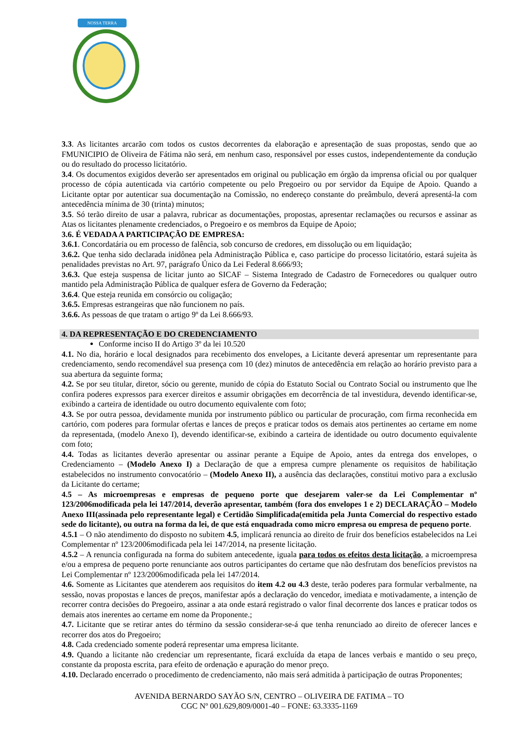NOSSA TERRA
3.3. As licitantes arcarão com todos os custos decorrentes da elaboração e apresentação de suas propostas, sendo que ao FMUNICIPIO de Oliveira de Fátima não será, em nenhum caso, responsável por esses custos, independentemente da condução ou do resultado do processo licitatório.
3.4. Os documentos exigidos deverão ser apresentados em original ou publicação em órgão da imprensa oficial ou por qualquer processo de cópia autenticada via cartório competente ou pelo Pregoeiro ou por servidor da Equipe de Apoio. Quando a Licitante optar por autenticar sua documentação na Comissão, no endereço constante do preâmbulo, deverá apresentá-la com antecedência mínima de 30 (trinta) minutos;
3.5. Só terão direito de usar a palavra, rubricar as documentações, propostas, apresentar reclamações ou recursos e assinar as Atas os licitantes plenamente credenciados, o Pregoeiro e os membros da Equipe de Apoio;
3.6. É VEDADA A PARTICIPAÇÃO DE EMPRESA:
3.6.1. Concordatária ou em processo de falência, sob concurso de credores, em dissolução ou em liquidação;
3.6.2. Que tenha sido declarada inidônea pela Administração Pública e, caso participe do processo licitatório, estará sujeita às penalidades previstas no Art. 97, parágrafo Único da Lei Federal 8.666/93;
3.6.3. Que esteja suspensa de licitar junto ao SICAF – Sistema Integrado de Cadastro de Fornecedores ou qualquer outro mantido pela Administração Pública de qualquer esfera de Governo da Federação;
3.6.4. Que esteja reunida em consórcio ou coligação;
3.6.5. Empresas estrangeiras que não funcionem no país.
3.6.6. As pessoas de que tratam o artigo 9º da Lei 8.666/93.
4. DA REPRESENTAÇÃO E DO CREDENCIAMENTO
Conforme inciso II do Artigo 3º da lei 10.520
4.1. No dia, horário e local designados para recebimento dos envelopes, a Licitante deverá apresentar um representante para credenciamento, sendo recomendável sua presença com 10 (dez) minutos de antecedência em relação ao horário previsto para a sua abertura da seguinte forma;
4.2. Se por seu titular, diretor, sócio ou gerente, munido de cópia do Estatuto Social ou Contrato Social ou instrumento que lhe confira poderes expressos para exercer direitos e assumir obrigações em decorrência de tal investidura, devendo identificar-se, exibindo a carteira de identidade ou outro documento equivalente com foto;
4.3. Se por outra pessoa, devidamente munida por instrumento público ou particular de procuração, com firma reconhecida em cartório, com poderes para formular ofertas e lances de preços e praticar todos os demais atos pertinentes ao certame em nome da representada, (modelo Anexo I), devendo identificar-se, exibindo a carteira de identidade ou outro documento equivalente com foto;
4.4. Todas as licitantes deverão apresentar ou assinar perante a Equipe de Apoio, antes da entrega dos envelopes, o Credenciamento – (Modelo Anexo I) a Declaração de que a empresa cumpre plenamente os requisitos de habilitação estabelecidos no instrumento convocatório – (Modelo Anexo II), a ausência das declarações, constitui motivo para a exclusão da Licitante do certame;
4.5 – As microempresas e empresas de pequeno porte que desejarem valer-se da Lei Complementar nº 123/2006modificada pela lei 147/2014, deverão apresentar, também (fora dos envelopes 1 e 2) DECLARAÇÃO – Modelo Anexo III(assinada pelo representante legal) e Certidão Simplificada(emitida pela Junta Comercial do respectivo estado sede do licitante), ou outra na forma da lei, de que está enquadrada como micro empresa ou empresa de pequeno porte.
4.5.1 – O não atendimento do disposto no subitem 4.5, implicará renuncia ao direito de fruir dos benefícios estabelecidos na Lei Complementar nº 123/2006modificada pela lei 147/2014, na presente licitação.
4.5.2 – A renuncia configurada na forma do subitem antecedente, iguala para todos os efeitos desta licitação, a microempresa e/ou a empresa de pequeno porte renunciante aos outros participantes do certame que não desfrutam dos benefícios previstos na Lei Complementar nº 123/2006modificada pela lei 147/2014.
4.6. Somente as Licitantes que atenderem aos requisitos do item 4.2 ou 4.3 deste, terão poderes para formular verbalmente, na sessão, novas propostas e lances de preços, manifestar após a declaração do vencedor, imediata e motivadamente, a intenção de recorrer contra decisões do Pregoeiro, assinar a ata onde estará registrado o valor final decorrente dos lances e praticar todos os demais atos inerentes ao certame em nome da Proponente.;
4.7. Licitante que se retirar antes do término da sessão considerar-se-á que tenha renunciado ao direito de oferecer lances e recorrer dos atos do Pregoeiro;
4.8. Cada credenciado somente poderá representar uma empresa licitante.
4.9. Quando a licitante não credenciar um representante, ficará excluída da etapa de lances verbais e mantido o seu preço, constante da proposta escrita, para efeito de ordenação e apuração do menor preço.
4.10. Declarado encerrado o procedimento de credenciamento, não mais será admitida à participação de outras Proponentes;
AVENIDA BERNARDO SAYÃO S/N, CENTRO – OLIVEIRA DE FATIMA – TO
CGC Nº 001.629,809/0001-40 – FONE: 63.3335-1169